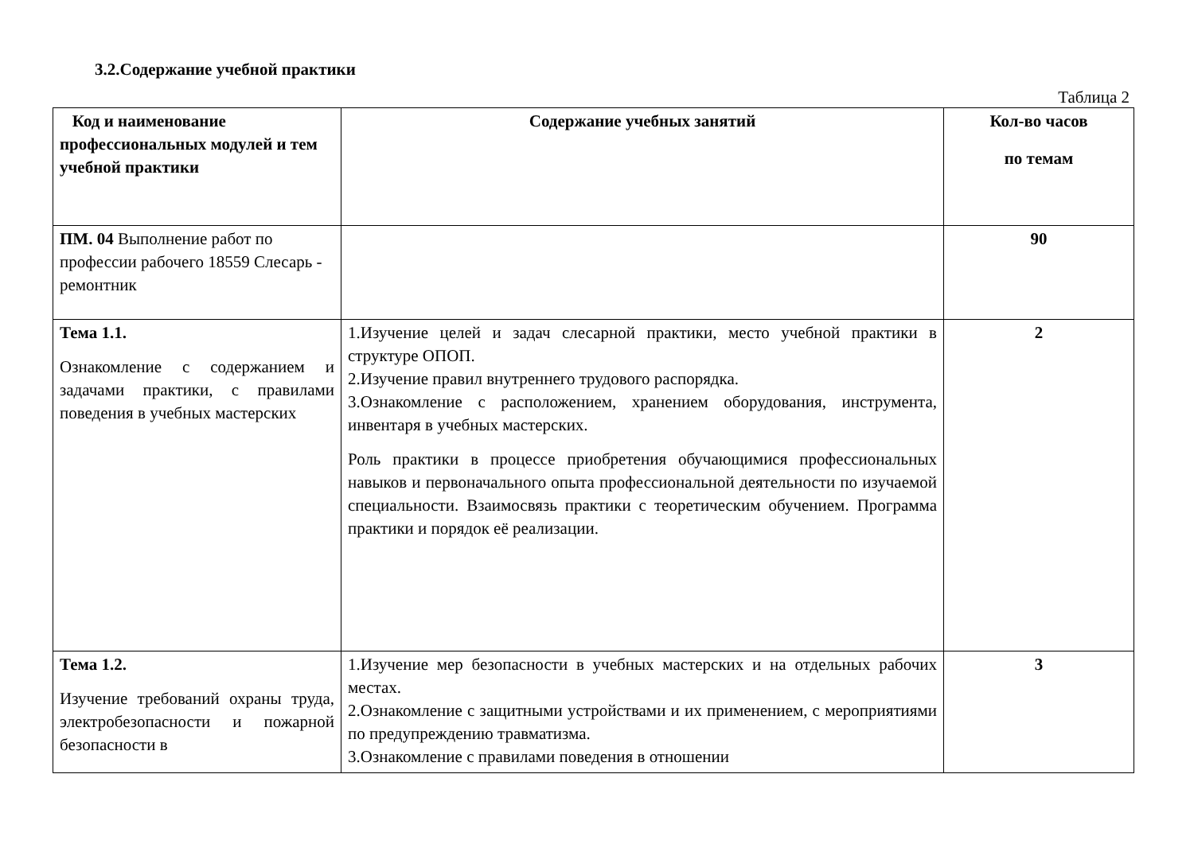3.2.Содержание учебной практики
Таблица 2
| Код и наименование профессиональных модулей и тем учебной практики | Содержание учебных занятий | Кол-во часов по темам |
| --- | --- | --- |
| ПМ. 04 Выполнение работ по профессии рабочего 18559 Слесарь - ремонтник | | 90 |
| Тема 1.1. Ознакомление с содержанием и задачами практики, с правилами поведения в учебных мастерских | 1.Изучение целей и задач слесарной практики, место учебной практики в структуре ОПОП. 2.Изучение правил внутреннего трудового распорядка. 3.Ознакомление с расположением, хранением оборудования, инструмента, инвентаря в учебных мастерских. Роль практики в процессе приобретения обучающимися профессиональных навыков и первоначального опыта профессиональной деятельности по изучаемой специальности. Взаимосвязь практики с теоретическим обучением. Программа практики и порядок её реализации. | 2 |
| Тема 1.2. Изучение требований охраны труда, электробезопасности и пожарной безопасности в | 1.Изучение мер безопасности в учебных мастерских и на отдельных рабочих местах. 2.Ознакомление с защитными устройствами и их применением, с мероприятиями по предупреждению травматизма. 3.Ознакомление с правилами поведения в отношении | 3 |